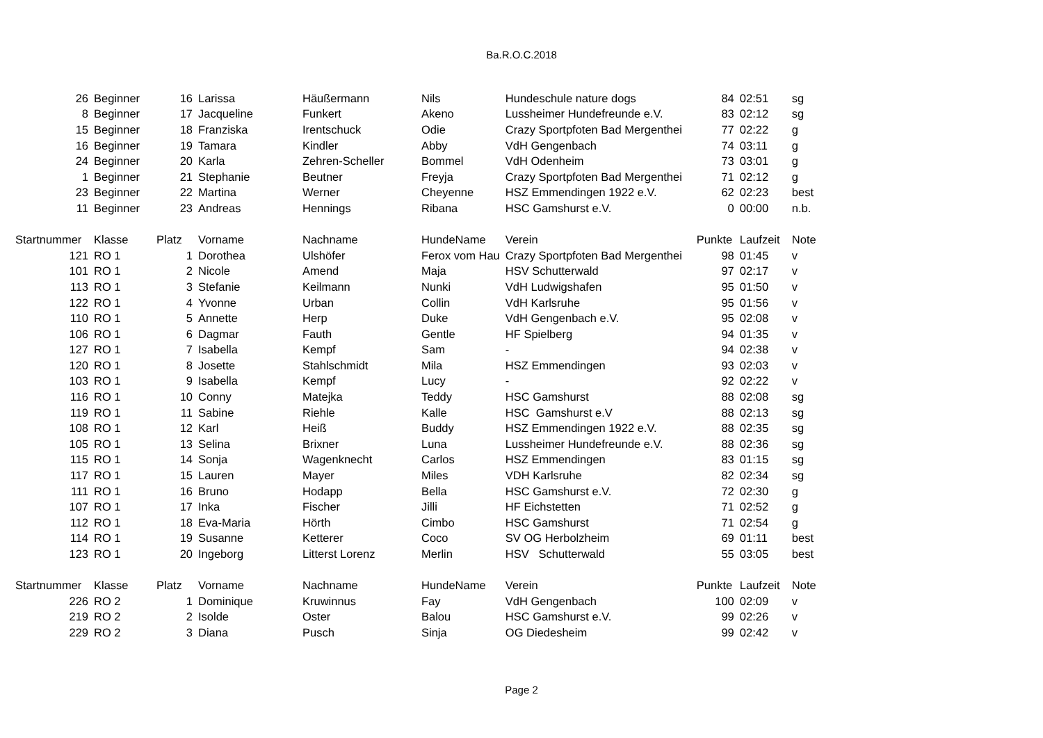Ba.R.O.C.2018
| 26 | Beginner | 16 | Larissa | Häußermann | Nils | Hundeschule nature dogs | 84 | 02:51 | sg |
| 8 | Beginner | 17 | Jacqueline | Funkert | Akeno | Lussheimer Hundefreunde e.V. | 83 | 02:12 | sg |
| 15 | Beginner | 18 | Franziska | Irentschuck | Odie | Crazy Sportpfoten Bad Mergenthei | 77 | 02:22 | g |
| 16 | Beginner | 19 | Tamara | Kindler | Abby | VdH Gengenbach | 74 | 03:11 | g |
| 24 | Beginner | 20 | Karla | Zehren-Scheller | Bommel | VdH Odenheim | 73 | 03:01 | g |
| 1 | Beginner | 21 | Stephanie | Beutner | Freyja | Crazy Sportpfoten Bad Mergenthei | 71 | 02:12 | g |
| 23 | Beginner | 22 | Martina | Werner | Cheyenne | HSZ Emmendingen 1922 e.V. | 62 | 02:23 | best |
| 11 | Beginner | 23 | Andreas | Hennings | Ribana | HSC Gamshurst e.V. | 0 | 00:00 | n.b. |
| Startnummer | Klasse | Platz | Vorname | Nachname | HundeName | Verein | Punkte | Laufzeit | Note |
| 121 | RO 1 | 1 | Dorothea | Ulshöfer | Ferox vom Hau | Crazy Sportpfoten Bad Mergenthei | 98 | 01:45 | v |
| 101 | RO 1 | 2 | Nicole | Amend | Maja | HSV Schutterwald | 97 | 02:17 | v |
| 113 | RO 1 | 3 | Stefanie | Keilmann | Nunki | VdH Ludwigshafen | 95 | 01:50 | v |
| 122 | RO 1 | 4 | Yvonne | Urban | Collin | VdH Karlsruhe | 95 | 01:56 | v |
| 110 | RO 1 | 5 | Annette | Herp | Duke | VdH Gengenbach e.V. | 95 | 02:08 | v |
| 106 | RO 1 | 6 | Dagmar | Fauth | Gentle | HF Spielberg | 94 | 01:35 | v |
| 127 | RO 1 | 7 | Isabella | Kempf | Sam | - | 94 | 02:38 | v |
| 120 | RO 1 | 8 | Josette | Stahlschmidt | Mila | HSZ Emmendingen | 93 | 02:03 | v |
| 103 | RO 1 | 9 | Isabella | Kempf | Lucy | - | 92 | 02:22 | v |
| 116 | RO 1 | 10 | Conny | Matejka | Teddy | HSC Gamshurst | 88 | 02:08 | sg |
| 119 | RO 1 | 11 | Sabine | Riehle | Kalle | HSC Gamshurst e.V | 88 | 02:13 | sg |
| 108 | RO 1 | 12 | Karl | Heiß | Buddy | HSZ Emmendingen 1922 e.V. | 88 | 02:35 | sg |
| 105 | RO 1 | 13 | Selina | Brixner | Luna | Lussheimer Hundefreunde e.V. | 88 | 02:36 | sg |
| 115 | RO 1 | 14 | Sonja | Wagenknecht | Carlos | HSZ Emmendingen | 83 | 01:15 | sg |
| 117 | RO 1 | 15 | Lauren | Mayer | Miles | VDH Karlsruhe | 82 | 02:34 | sg |
| 111 | RO 1 | 16 | Bruno | Hodapp | Bella | HSC Gamshurst e.V. | 72 | 02:30 | g |
| 107 | RO 1 | 17 | Inka | Fischer | Jilli | HF Eichstetten | 71 | 02:52 | g |
| 112 | RO 1 | 18 | Eva-Maria | Hörth | Cimbo | HSC Gamshurst | 71 | 02:54 | g |
| 114 | RO 1 | 19 | Susanne | Ketterer | Coco | SV OG Herbolzheim | 69 | 01:11 | best |
| 123 | RO 1 | 20 | Ingeborg | Litterst Lorenz | Merlin | HSV Schutterwald | 55 | 03:05 | best |
| Startnummer | Klasse | Platz | Vorname | Nachname | HundeName | Verein | Punkte | Laufzeit | Note |
| 226 | RO 2 | 1 | Dominique | Kruwinnus | Fay | VdH Gengenbach | 100 | 02:09 | v |
| 219 | RO 2 | 2 | Isolde | Oster | Balou | HSC Gamshurst e.V. | 99 | 02:26 | v |
| 229 | RO 2 | 3 | Diana | Pusch | Sinja | OG Diedesheim | 99 | 02:42 | v |
Page 2